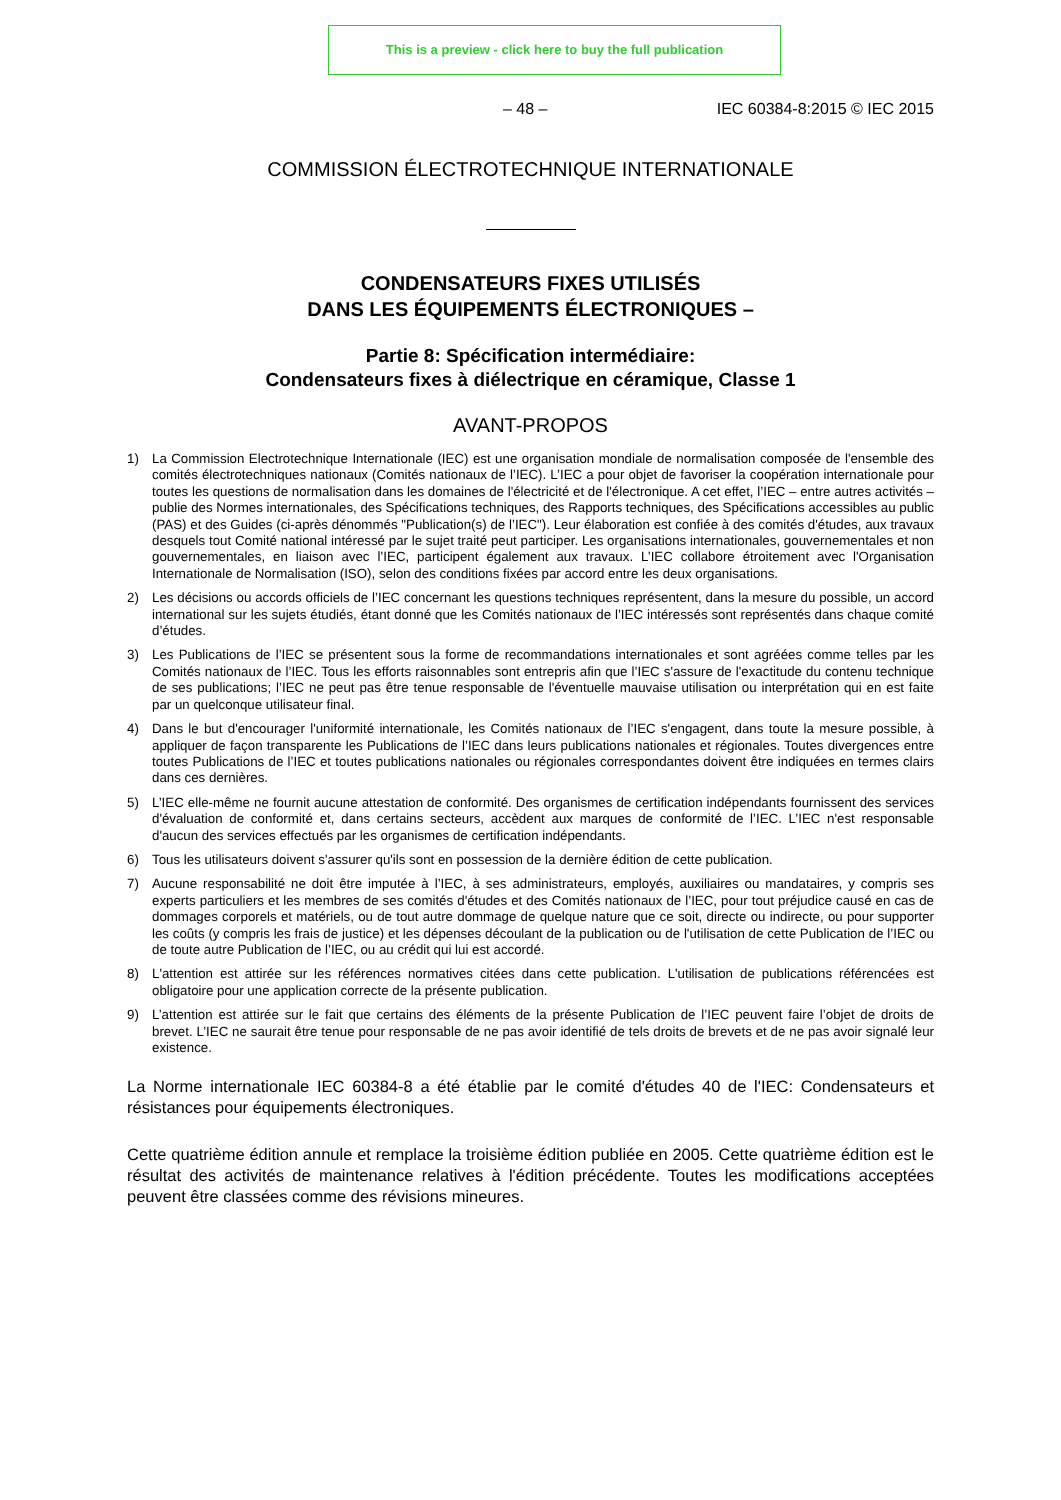This is a preview - click here to buy the full publication
– 48 – IEC 60384-8:2015 © IEC 2015
COMMISSION ÉLECTROTECHNIQUE INTERNATIONALE
CONDENSATEURS FIXES UTILISÉS
DANS LES ÉQUIPEMENTS ÉLECTRONIQUES –
Partie 8: Spécification intermédiaire:
Condensateurs fixes à diélectrique en céramique, Classe 1
AVANT-PROPOS
1) La Commission Electrotechnique Internationale (IEC) est une organisation mondiale de normalisation composée de l'ensemble des comités électrotechniques nationaux (Comités nationaux de l’IEC). L’IEC a pour objet de favoriser la coopération internationale pour toutes les questions de normalisation dans les domaines de l'électricité et de l'électronique. A cet effet, l’IEC – entre autres activités – publie des Normes internationales, des Spécifications techniques, des Rapports techniques, des Spécifications accessibles au public (PAS) et des Guides (ci-après dénommés "Publication(s) de l’IEC"). Leur élaboration est confiée à des comités d'études, aux travaux desquels tout Comité national intéressé par le sujet traité peut participer. Les organisations internationales, gouvernementales et non gouvernementales, en liaison avec l’IEC, participent également aux travaux. L’IEC collabore étroitement avec l'Organisation Internationale de Normalisation (ISO), selon des conditions fixées par accord entre les deux organisations.
2) Les décisions ou accords officiels de l’IEC concernant les questions techniques représentent, dans la mesure du possible, un accord international sur les sujets étudiés, étant donné que les Comités nationaux de l’IEC intéressés sont représentés dans chaque comité d’études.
3) Les Publications de l’IEC se présentent sous la forme de recommandations internationales et sont agréées comme telles par les Comités nationaux de l’IEC. Tous les efforts raisonnables sont entrepris afin que l’IEC s'assure de l'exactitude du contenu technique de ses publications; l’IEC ne peut pas être tenue responsable de l'éventuelle mauvaise utilisation ou interprétation qui en est faite par un quelconque utilisateur final.
4) Dans le but d'encourager l'uniformité internationale, les Comités nationaux de l’IEC s'engagent, dans toute la mesure possible, à appliquer de façon transparente les Publications de l’IEC dans leurs publications nationales et régionales. Toutes divergences entre toutes Publications de l’IEC et toutes publications nationales ou régionales correspondantes doivent être indiquées en termes clairs dans ces dernières.
5) L’IEC elle-même ne fournit aucune attestation de conformité. Des organismes de certification indépendants fournissent des services d'évaluation de conformité et, dans certains secteurs, accèdent aux marques de conformité de l’IEC. L’IEC n'est responsable d'aucun des services effectués par les organismes de certification indépendants.
6) Tous les utilisateurs doivent s'assurer qu'ils sont en possession de la dernière édition de cette publication.
7) Aucune responsabilité ne doit être imputée à l’IEC, à ses administrateurs, employés, auxiliaires ou mandataires, y compris ses experts particuliers et les membres de ses comités d'études et des Comités nationaux de l’IEC, pour tout préjudice causé en cas de dommages corporels et matériels, ou de tout autre dommage de quelque nature que ce soit, directe ou indirecte, ou pour supporter les coûts (y compris les frais de justice) et les dépenses découlant de la publication ou de l'utilisation de cette Publication de l’IEC ou de toute autre Publication de l’IEC, ou au crédit qui lui est accordé.
8) L'attention est attirée sur les références normatives citées dans cette publication. L'utilisation de publications référencées est obligatoire pour une application correcte de la présente publication.
9) L’attention est attirée sur le fait que certains des éléments de la présente Publication de l’IEC peuvent faire l’objet de droits de brevet. L’IEC ne saurait être tenue pour responsable de ne pas avoir identifié de tels droits de brevets et de ne pas avoir signalé leur existence.
La Norme internationale IEC 60384-8 a été établie par le comité d'études 40 de l'IEC: Condensateurs et résistances pour équipements électroniques.
Cette quatrième édition annule et remplace la troisième édition publiée en 2005. Cette quatrième édition est le résultat des activités de maintenance relatives à l'édition précédente. Toutes les modifications acceptées peuvent être classées comme des révisions mineures.